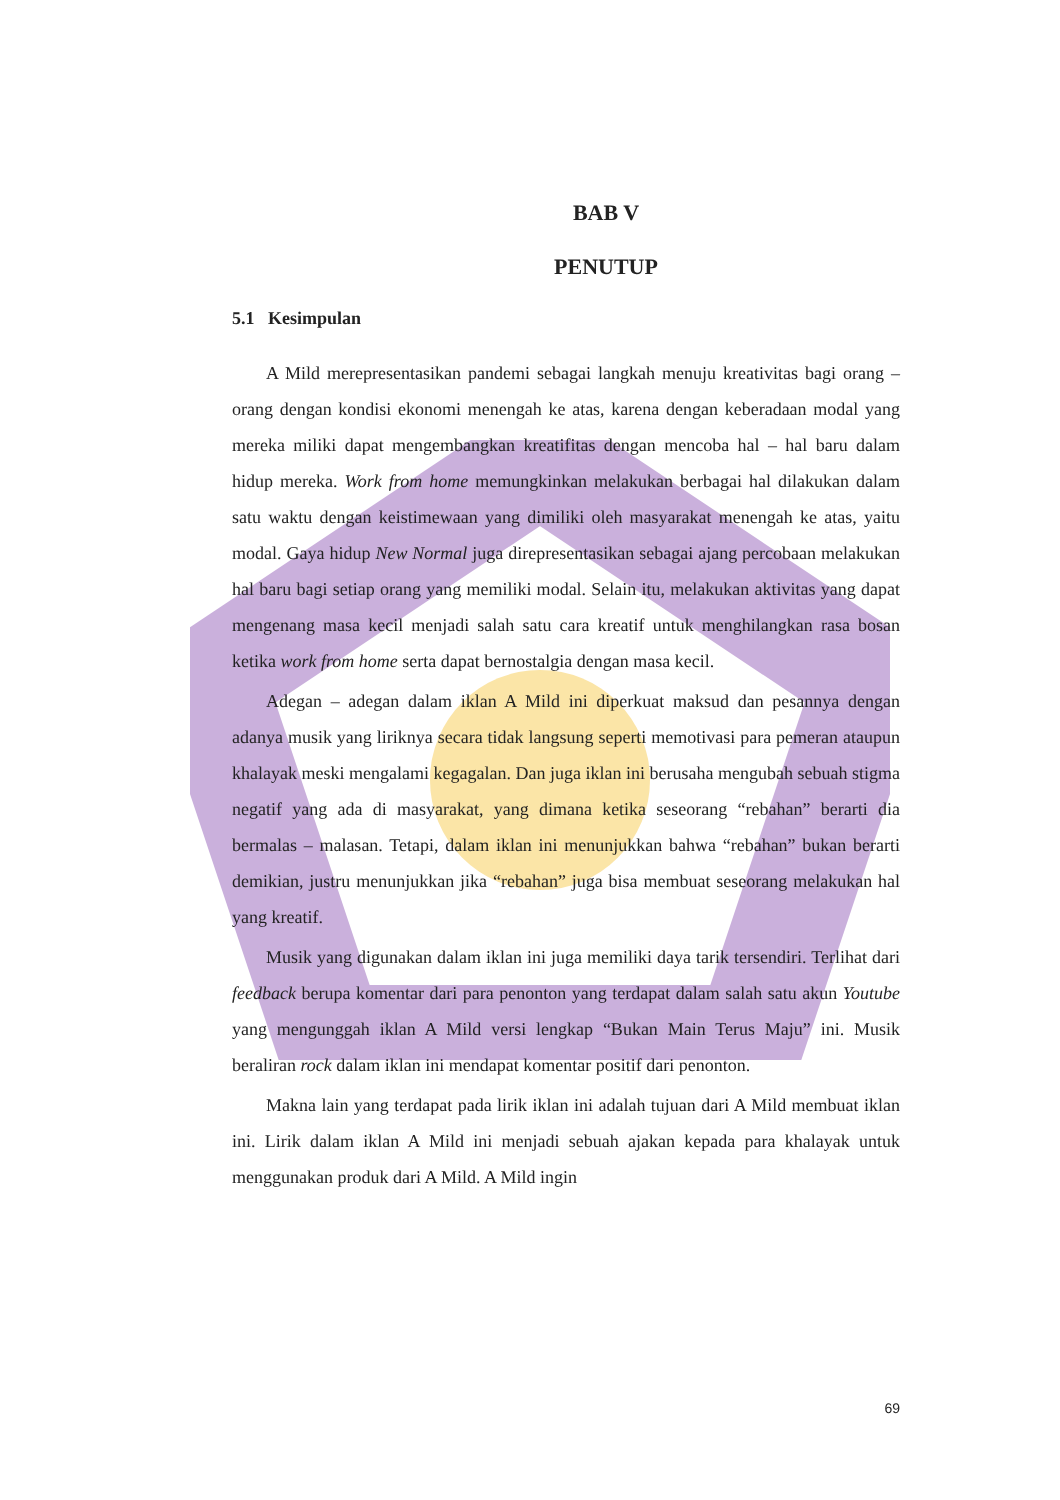BAB V
PENUTUP
5.1 Kesimpulan
A Mild merepresentasikan pandemi sebagai langkah menuju kreativitas bagi orang – orang dengan kondisi ekonomi menengah ke atas, karena dengan keberadaan modal yang mereka miliki dapat mengembangkan kreatifitas dengan mencoba hal – hal baru dalam hidup mereka. Work from home memungkinkan melakukan berbagai hal dilakukan dalam satu waktu dengan keistimewaan yang dimiliki oleh masyarakat menengah ke atas, yaitu modal. Gaya hidup New Normal juga direpresentasikan sebagai ajang percobaan melakukan hal baru bagi setiap orang yang memiliki modal. Selain itu, melakukan aktivitas yang dapat mengenang masa kecil menjadi salah satu cara kreatif untuk menghilangkan rasa bosan ketika work from home serta dapat bernostalgia dengan masa kecil.
Adegan – adegan dalam iklan A Mild ini diperkuat maksud dan pesannya dengan adanya musik yang liriknya secara tidak langsung seperti memotivasi para pemeran ataupun khalayak meski mengalami kegagalan. Dan juga iklan ini berusaha mengubah sebuah stigma negatif yang ada di masyarakat, yang dimana ketika seseorang “rebahan” berarti dia bermalas – malasan. Tetapi, dalam iklan ini menunjukkan bahwa “rebahan” bukan berarti demikian, justru menunjukkan jika “rebahan” juga bisa membuat seseorang melakukan hal yang kreatif.
Musik yang digunakan dalam iklan ini juga memiliki daya tarik tersendiri. Terlihat dari feedback berupa komentar dari para penonton yang terdapat dalam salah satu akun Youtube yang mengunggah iklan A Mild versi lengkap “Bukan Main Terus Maju” ini. Musik beraliran rock dalam iklan ini mendapat komentar positif dari penonton.
Makna lain yang terdapat pada lirik iklan ini adalah tujuan dari A Mild membuat iklan ini. Lirik dalam iklan A Mild ini menjadi sebuah ajakan kepada para khalayak untuk menggunakan produk dari A Mild. A Mild ingin
69